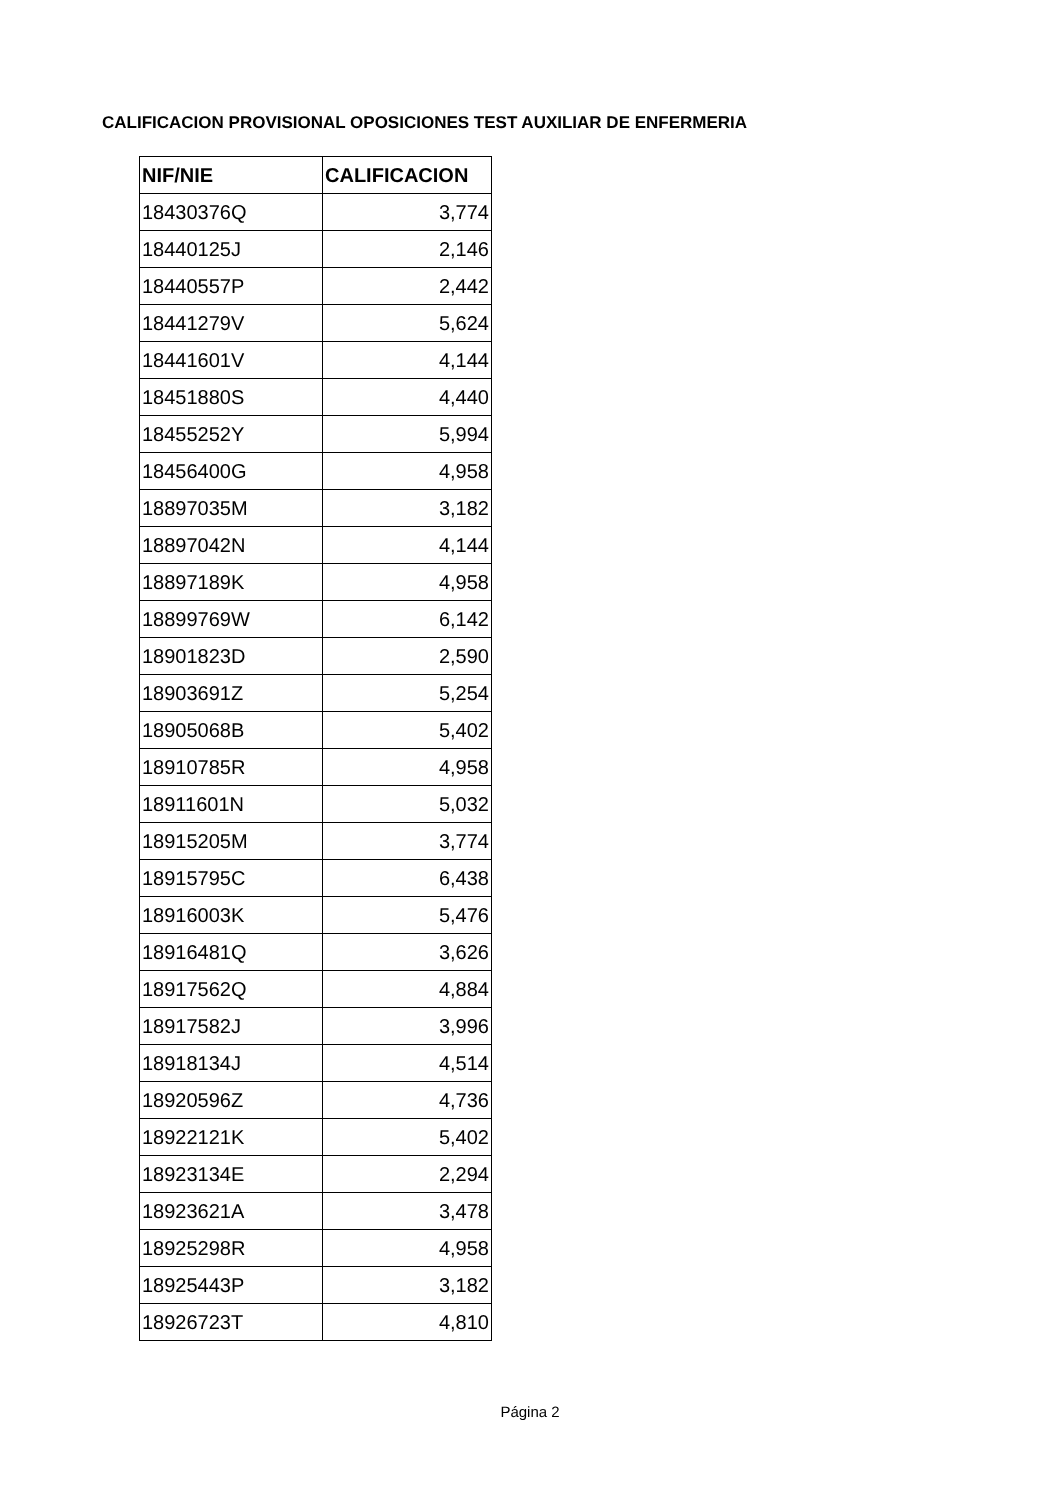CALIFICACION PROVISIONAL OPOSICIONES TEST AUXILIAR DE ENFERMERIA
| NIF/NIE | CALIFICACION |
| --- | --- |
| 18430376Q | 3,774 |
| 18440125J | 2,146 |
| 18440557P | 2,442 |
| 18441279V | 5,624 |
| 18441601V | 4,144 |
| 18451880S | 4,440 |
| 18455252Y | 5,994 |
| 18456400G | 4,958 |
| 18897035M | 3,182 |
| 18897042N | 4,144 |
| 18897189K | 4,958 |
| 18899769W | 6,142 |
| 18901823D | 2,590 |
| 18903691Z | 5,254 |
| 18905068B | 5,402 |
| 18910785R | 4,958 |
| 18911601N | 5,032 |
| 18915205M | 3,774 |
| 18915795C | 6,438 |
| 18916003K | 5,476 |
| 18916481Q | 3,626 |
| 18917562Q | 4,884 |
| 18917582J | 3,996 |
| 18918134J | 4,514 |
| 18920596Z | 4,736 |
| 18922121K | 5,402 |
| 18923134E | 2,294 |
| 18923621A | 3,478 |
| 18925298R | 4,958 |
| 18925443P | 3,182 |
| 18926723T | 4,810 |
Página 2